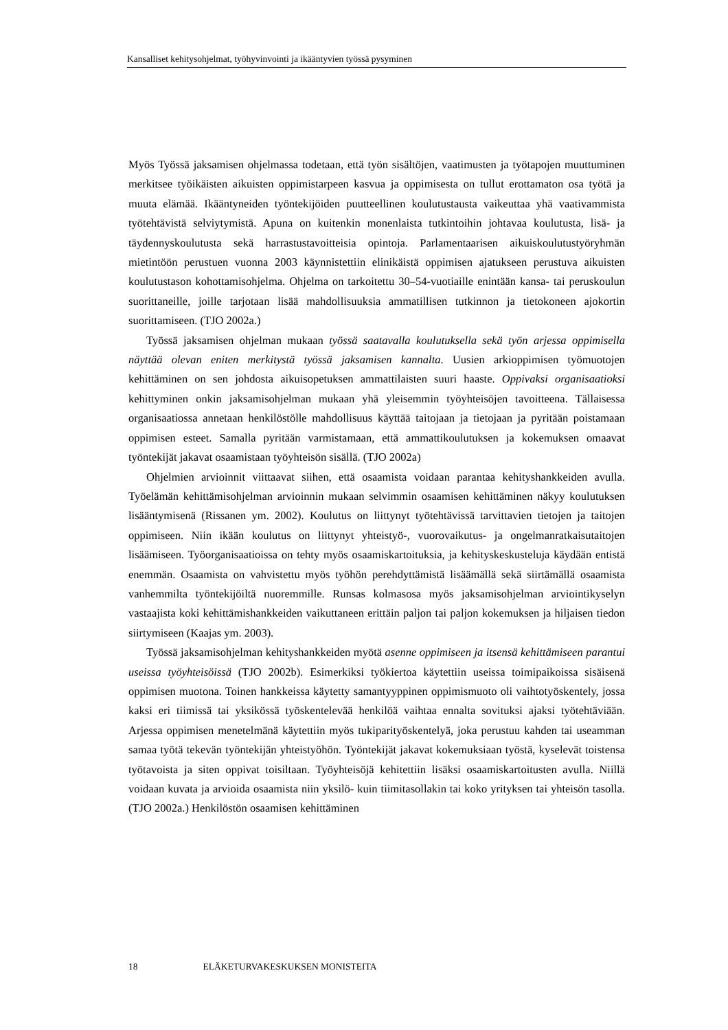Kansalliset kehitysohjelmat, työhyvinvointi ja ikääntyvien työssä pysyminen
Myös Työssä jaksamisen ohjelmassa todetaan, että työn sisältöjen, vaatimusten ja työtapojen muuttuminen merkitsee työikäisten aikuisten oppimistarpeen kasvua ja oppimisesta on tullut erottamaton osa työtä ja muuta elämää. Ikääntyneiden työntekijöiden puutteellinen koulutustausta vaikeuttaa yhä vaativammista työtehtävistä selviytymistä. Apuna on kuitenkin monenlaista tutkintoihin johtavaa koulutusta, lisä- ja täydennyskoulutusta sekä harrastustavoitteisia opintoja. Parlamentaarisen aikuiskoulutustyöryhmän mietintöön perustuen vuonna 2003 käynnistettiin elinikäistä oppimisen ajatukseen perustuva aikuisten koulutustason kohottamisohjelma. Ohjelma on tarkoitettu 30–54-vuotiaille enintään kansa- tai peruskoulun suorittaneille, joille tarjotaan lisää mahdollisuuksia ammatillisen tutkinnon ja tietokoneen ajokortin suorittamiseen. (TJO 2002a.)
Työssä jaksamisen ohjelman mukaan työssä saatavalla koulutuksella sekä työn arjessa oppimisella näyttää olevan eniten merkitystä työssä jaksamisen kannalta. Uusien arkioppimisen työmuotojen kehittäminen on sen johdosta aikuisopetuksen ammattilaisten suuri haaste. Oppivaksi organisaatioksi kehittyminen onkin jaksamisohjelman mukaan yhä yleisemmin työyhteisöjen tavoitteena. Tällaisessa organisaatiossa annetaan henkilöstölle mahdollisuus käyttää taitojaan ja tietojaan ja pyritään poistamaan oppimisen esteet. Samalla pyritään varmistamaan, että ammattikoulutuksen ja kokemuksen omaavat työntekijät jakavat osaamistaan työyhteisön sisällä. (TJO 2002a)
Ohjelmien arvioinnit viittaavat siihen, että osaamista voidaan parantaa kehityshankkeiden avulla. Työelämän kehittämisohjelman arvioinnin mukaan selvimmin osaamisen kehittäminen näkyy koulutuksen lisääntymisenä (Rissanen ym. 2002). Koulutus on liittynyt työtehtävissä tarvittavien tietojen ja taitojen oppimiseen. Niin ikään koulutus on liittynyt yhteistyö-, vuorovaikutus- ja ongelmanratkaisutaitojen lisäämiseen. Työorganisaatioissa on tehty myös osaamiskartoituksia, ja kehityskeskusteluja käydään entistä enemmän. Osaamista on vahvistettu myös työhön perehdyttämistä lisäämällä sekä siirtämällä osaamista vanhemmilta työntekijöiltä nuoremmille. Runsas kolmasosa myös jaksamisohjelman arviointikyselyn vastaajista koki kehittämishankkeiden vaikuttaneen erittäin paljon tai paljon kokemuksen ja hiljaisen tiedon siirtymiseen (Kaajas ym. 2003).
Työssä jaksamisohjelman kehityshankkeiden myötä asenne oppimiseen ja itsensä kehittämiseen parantui useissa työyhteisöissä (TJO 2002b). Esimerkiksi työkiertoa käytettiin useissa toimipaikoissa sisäisenä oppimisen muotona. Toinen hankkeissa käytetty samantyyppinen oppimismuoto oli vaihtotyöskentely, jossa kaksi eri tiimissä tai yksikössä työskentelevää henkilöä vaihtaa ennalta sovituksi ajaksi työtehtäviään. Arjessa oppimisen menetelmänä käytettiin myös tukiparityöskentelyä, joka perustuu kahden tai useamman samaa työtä tekevän työntekijän yhteistyöhön. Työntekijät jakavat kokemuksiaan työstä, kyselevät toistensa työtavoista ja siten oppivat toisiltaan. Työyhteisöjä kehitettiin lisäksi osaamiskartoitusten avulla. Niillä voidaan kuvata ja arvioida osaamista niin yksilö- kuin tiimitasollakin tai koko yrityksen tai yhteisön tasolla. (TJO 2002a.) Henkilöstön osaamisen kehittäminen
18 ELÄKETURVAKESKUKSEN MONISTEITA